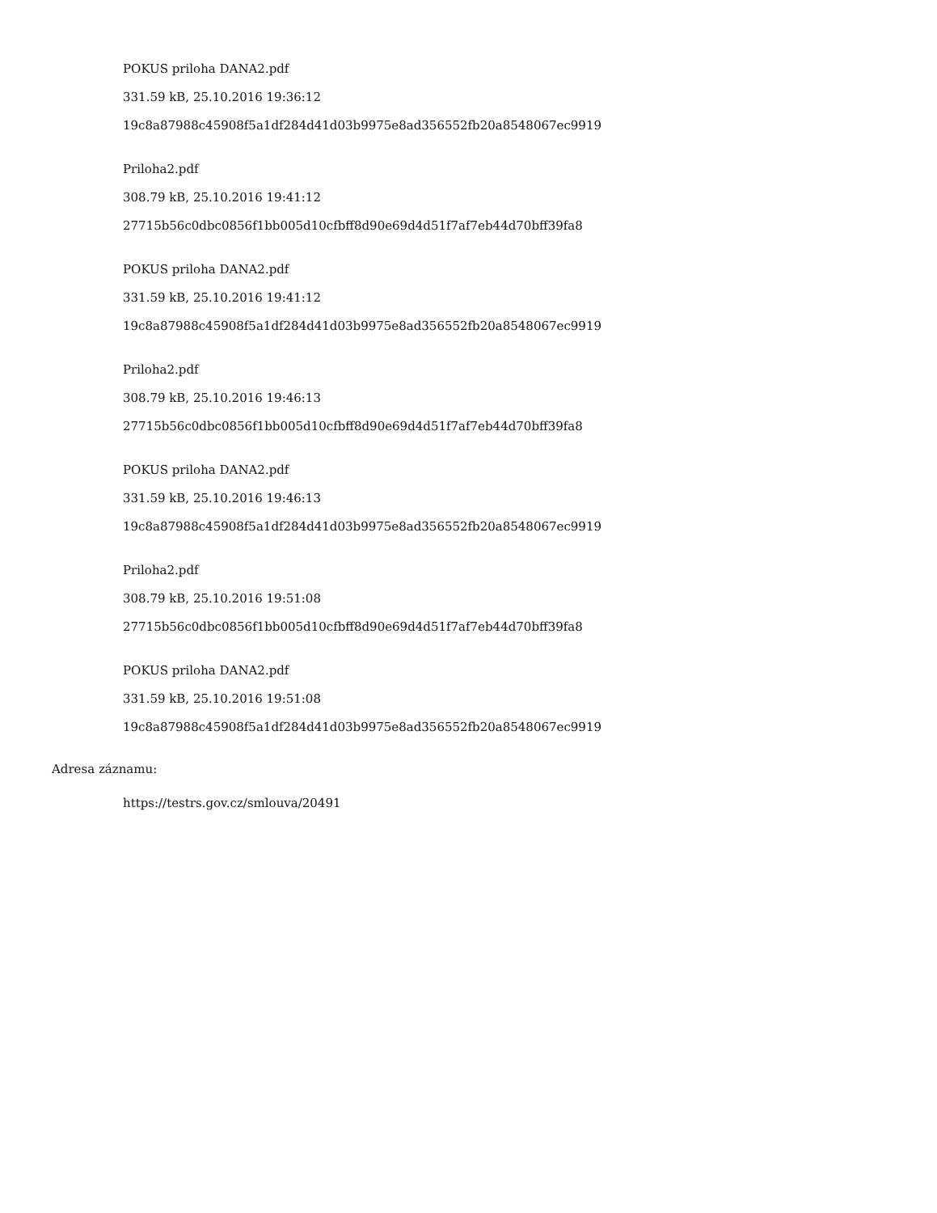POKUS priloha DANA2.pdf
331.59 kB, 25.10.2016 19:36:12
19c8a87988c45908f5a1df284d41d03b9975e8ad356552fb20a8548067ec9919
Priloha2.pdf
308.79 kB, 25.10.2016 19:41:12
27715b56c0dbc0856f1bb005d10cfbff8d90e69d4d51f7af7eb44d70bff39fa8
POKUS priloha DANA2.pdf
331.59 kB, 25.10.2016 19:41:12
19c8a87988c45908f5a1df284d41d03b9975e8ad356552fb20a8548067ec9919
Priloha2.pdf
308.79 kB, 25.10.2016 19:46:13
27715b56c0dbc0856f1bb005d10cfbff8d90e69d4d51f7af7eb44d70bff39fa8
POKUS priloha DANA2.pdf
331.59 kB, 25.10.2016 19:46:13
19c8a87988c45908f5a1df284d41d03b9975e8ad356552fb20a8548067ec9919
Priloha2.pdf
308.79 kB, 25.10.2016 19:51:08
27715b56c0dbc0856f1bb005d10cfbff8d90e69d4d51f7af7eb44d70bff39fa8
POKUS priloha DANA2.pdf
331.59 kB, 25.10.2016 19:51:08
19c8a87988c45908f5a1df284d41d03b9975e8ad356552fb20a8548067ec9919
Adresa záznamu:
https://testrs.gov.cz/smlouva/20491